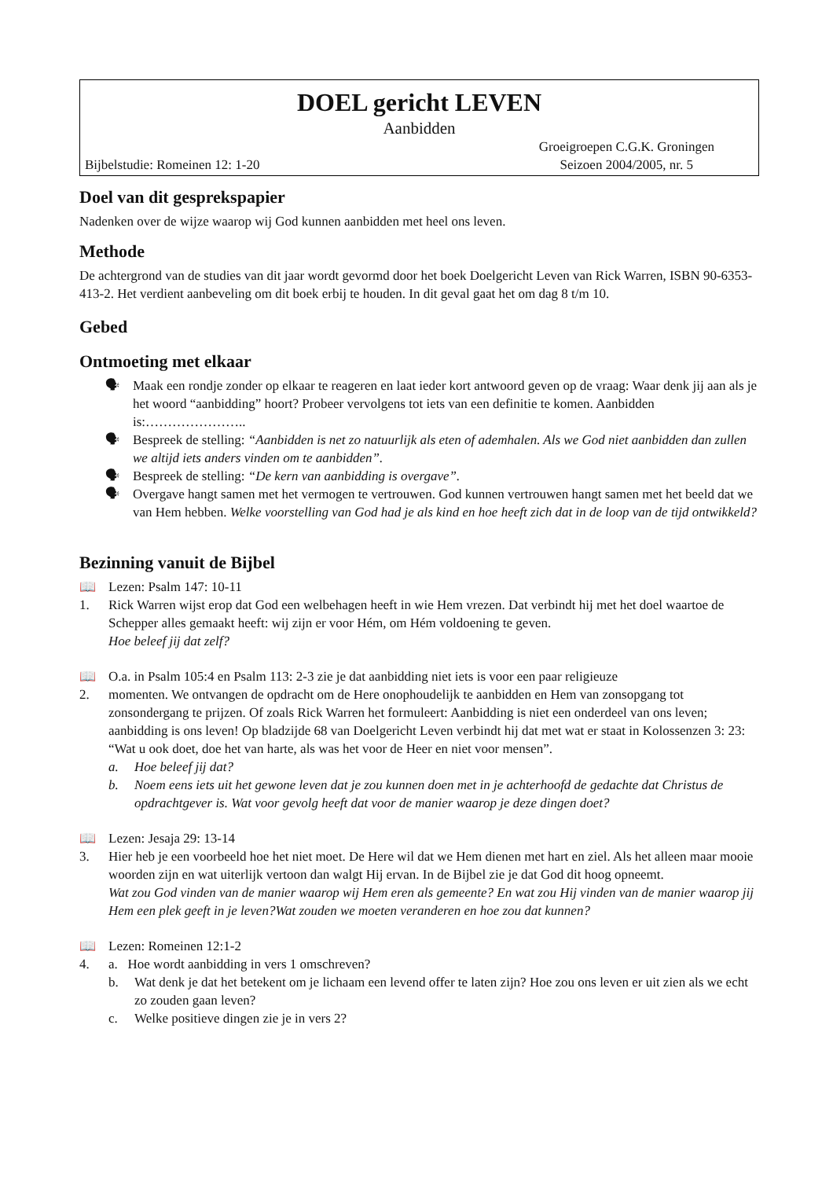DOEL gericht LEVEN
Aanbidden
Bijbelstudie: Romeinen 12: 1-20
Groeigroepen C.G.K. Groningen
Seizoen 2004/2005, nr. 5
Doel van dit gesprekspapier
Nadenken over de wijze waarop wij God kunnen aanbidden met heel ons leven.
Methode
De achtergrond van de studies van dit jaar wordt gevormd door het boek Doelgericht Leven van Rick Warren, ISBN 90-6353-413-2. Het verdient aanbeveling om dit boek erbij te houden. In dit geval gaat het om dag 8 t/m 10.
Gebed
Ontmoeting met elkaar
🗣 Maak een rondje zonder op elkaar te reageren en laat ieder kort antwoord geven op de vraag: Waar denk jij aan als je het woord “aanbidding” hoort? Probeer vervolgens tot iets van een definitie te komen. Aanbidden is:…………………..
🗣 Bespreek de stelling: “Aanbidden is net zo natuurlijk als eten of ademhalen. Als we God niet aanbidden dan zullen we altijd iets anders vinden om te aanbidden”.
🗣 Bespreek de stelling: “De kern van aanbidding is overgave”.
🗣 Overgave hangt samen met het vermogen te vertrouwen. God kunnen vertrouwen hangt samen met het beeld dat we van Hem hebben. Welke voorstelling van God had je als kind en hoe heeft zich dat in de loop van de tijd ontwikkeld?
Bezinning vanuit de Bijbel
📖 Lezen: Psalm 147: 10-11
1. Rick Warren wijst erop dat God een welbehagen heeft in wie Hem vrezen. Dat verbindt hij met het doel waartoe de Schepper alles gemaakt heeft: wij zijn er voor Hém, om Hém voldoening te geven.
Hoe beleef jij dat zelf?
📖 O.a. in Psalm 105:4 en Psalm 113: 2-3 zie je dat aanbidding niet iets is voor een paar religieuze
2. momenten. We ontvangen de opdracht om de Here onophoudelijk te aanbidden en Hem van zonsopgang tot zonsondergang te prijzen. Of zoals Rick Warren het formuleert: Aanbidding is niet een onderdeel van ons leven; aanbidding is ons leven! Op bladzijde 68 van Doelgericht Leven verbindt hij dat met wat er staat in Kolossenzen 3: 23: “Wat u ook doet, doe het van harte, als was het voor de Heer en niet voor mensen”.
a. Hoe beleef jij dat?
b. Noem eens iets uit het gewone leven dat je zou kunnen doen met in je achterhoofd de gedachte dat Christus de opdrachtgever is. Wat voor gevolg heeft dat voor de manier waarop je deze dingen doet?
📖 Lezen: Jesaja 29: 13-14
3. Hier heb je een voorbeeld hoe het niet moet. De Here wil dat we Hem dienen met hart en ziel. Als het alleen maar mooie woorden zijn en wat uiterlijk vertoon dan walgt Hij ervan. In de Bijbel zie je dat God dit hoog opneemt.
Wat zou God vinden van de manier waarop wij Hem eren als gemeente? En wat zou Hij vinden van de manier waarop jij Hem een plek geeft in je leven?Wat zouden we moeten veranderen en hoe zou dat kunnen?
📖 Lezen: Romeinen 12:1-2
4. a. Hoe wordt aanbidding in vers 1 omschreven?
b. Wat denk je dat het betekent om je lichaam een levend offer te laten zijn? Hoe zou ons leven er uit zien als we echt zo zouden gaan leven?
c. Welke positieve dingen zie je in vers 2?